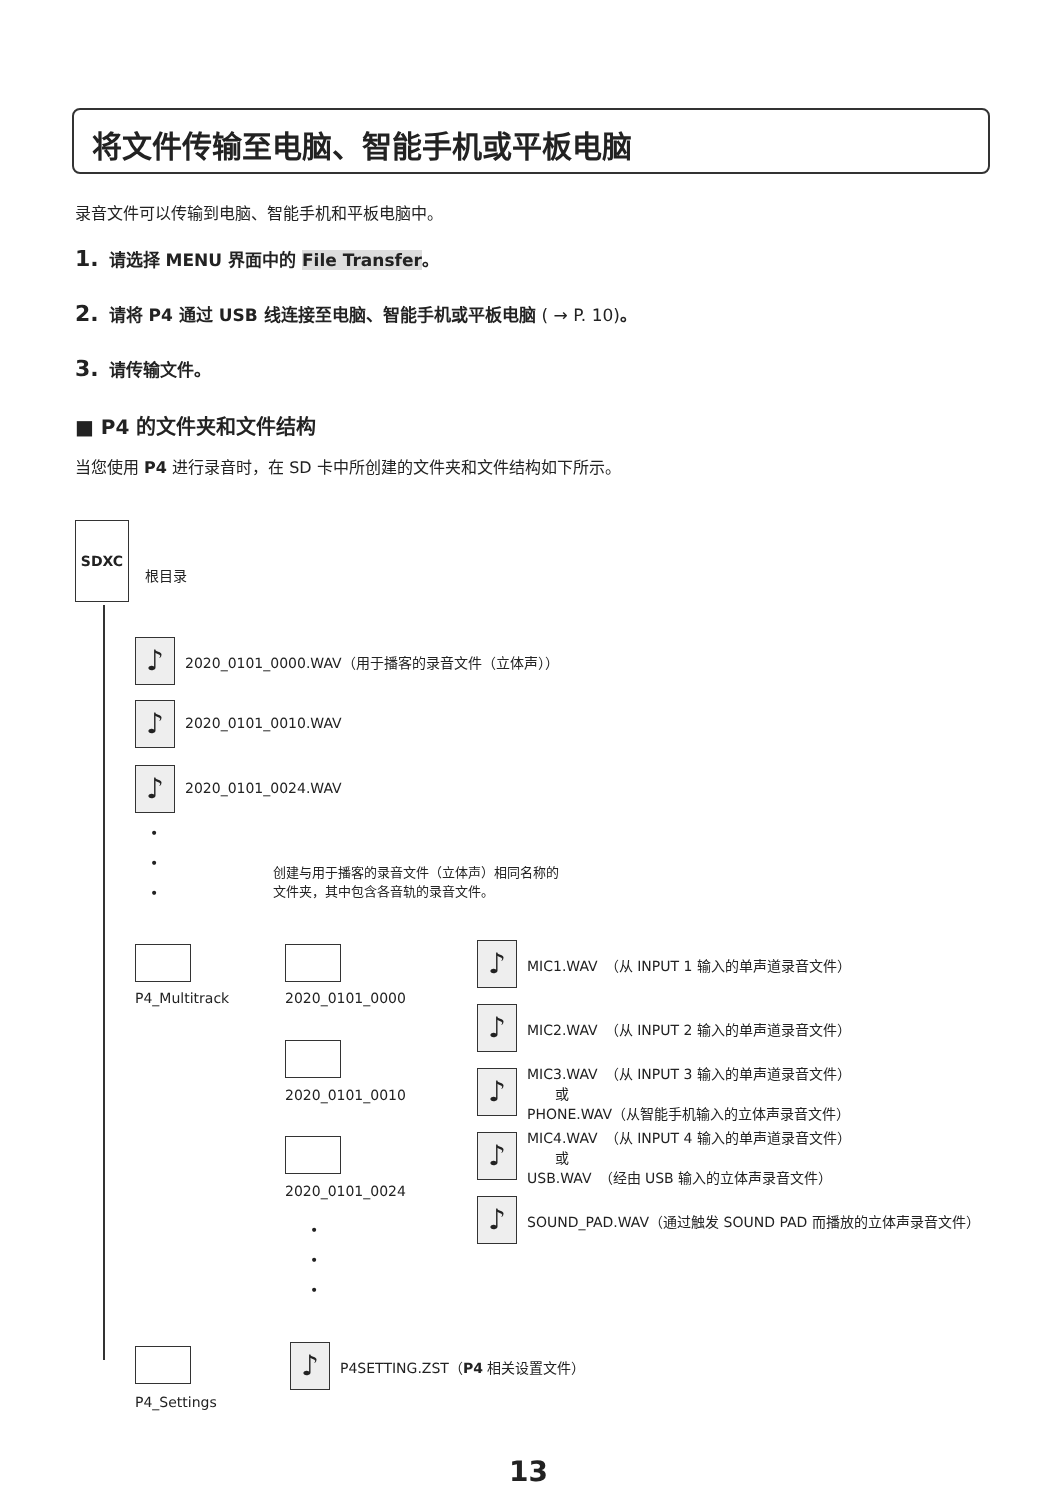将文件传输至电脑、智能手机或平板电脑
录音文件可以传输到电脑、智能手机和平板电脑中。
1. 请选择 MENU 界面中的 File Transfer。
2. 请将 P4 通过 USB 线连接至电脑、智能手机或平板电脑 ( → P. 10)。
3. 请传输文件。
■ P4 的文件夹和文件结构
当您使用 P4 进行录音时，在 SD 卡中所创建的文件夹和文件结构如下所示。
SDXC
根目录
♪ 2020_0101_0000.WAV（用于播客的录音文件（立体声））
♪ 2020_0101_0010.WAV
♪ 2020_0101_0024.WAV
•
•
•
创建与用于播客的录音文件（立体声）相同名称的
文件夹，其中包含各音轨的录音文件。
P4_Multitrack 2020_0101_0000
2020_0101_0010
2020_0101_0024
•
•
•
♪ MIC1.WAV　（从 INPUT 1 输入的单声道录音文件）
♪ MIC2.WAV　（从 INPUT 2 输入的单声道录音文件）
♪
MIC3.WAV　（从 INPUT 3 输入的单声道录音文件）
　　或
PHONE.WAV（从智能手机输入的立体声录音文件）
♪
MIC4.WAV　（从 INPUT 4 输入的单声道录音文件）
　　或
USB.WAV　（经由 USB 输入的立体声录音文件）
♪ SOUND_PAD.WAV（通过触发 SOUND PAD 而播放的立体声录音文件）
P4_Settings
♪ P4SETTING.ZST（P4 相关设置文件）
13